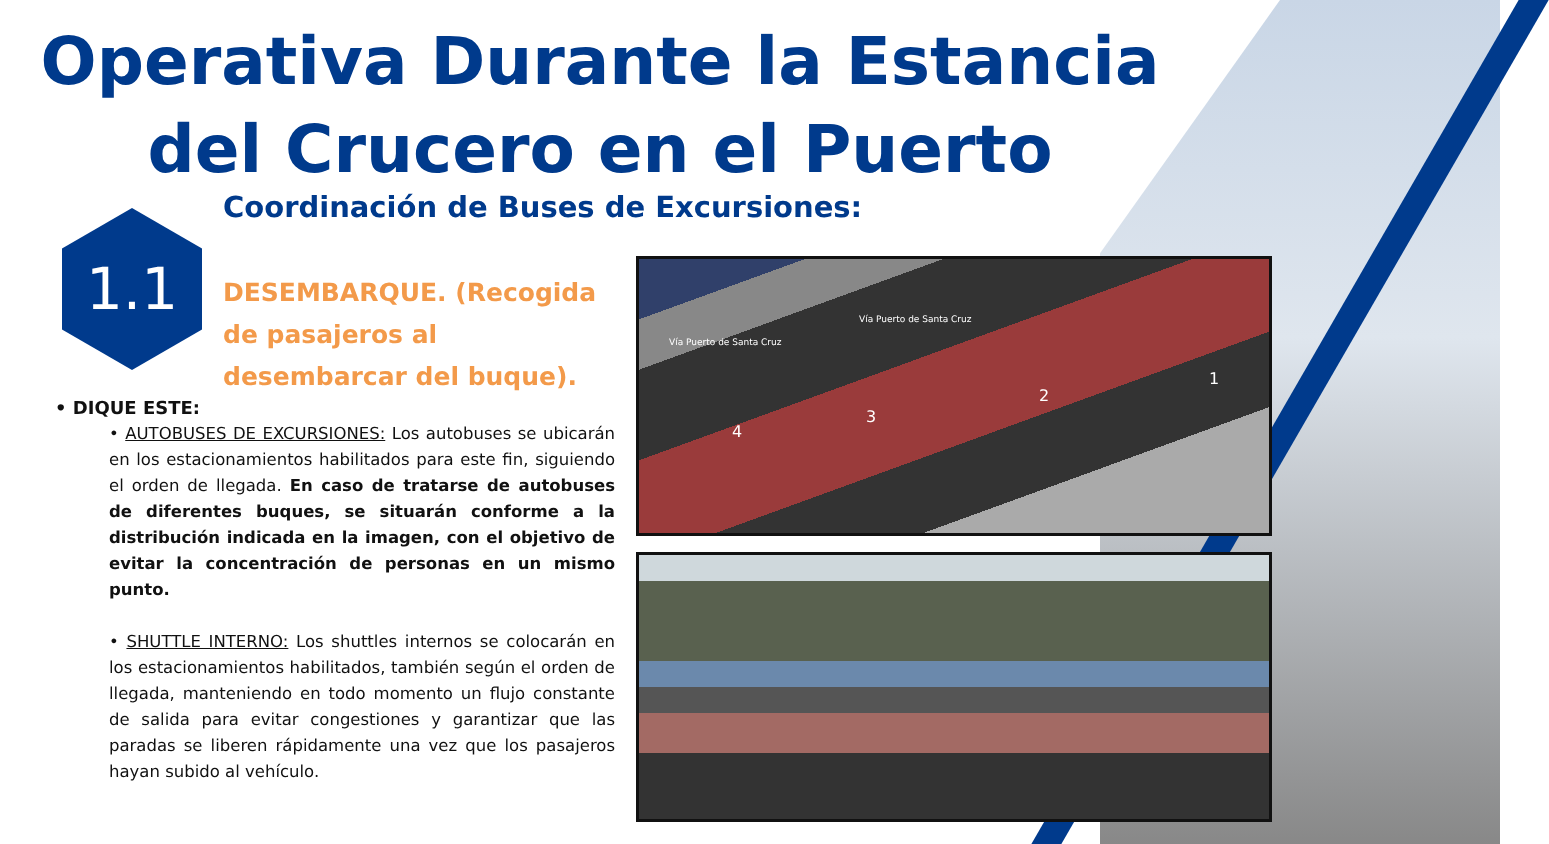Operativa Durante la Estancia
del Crucero en el Puerto
1.1
Coordinación de Buses de Excursiones:
DESEMBARQUE. (Recogida de pasajeros al desembarcar del buque).
• DIQUE ESTE:
• AUTOBUSES DE EXCURSIONES: Los autobuses se ubicarán en los estacionamientos habilitados para este fin, siguiendo el orden de llegada. En caso de tratarse de autobuses de diferentes buques, se situarán conforme a la distribución indicada en la imagen, con el objetivo de evitar la concentración de personas en un mismo punto.
• SHUTTLE INTERNO: Los shuttles internos se colocarán en los estacionamientos habilitados, también según el orden de llegada, manteniendo en todo momento un flujo constante de salida para evitar congestiones y garantizar que las paradas se liberen rápidamente una vez que los pasajeros hayan subido al vehículo.
Vía Puerto de Santa Cruz
Vía Puerto de Santa Cruz
1
2
3
4